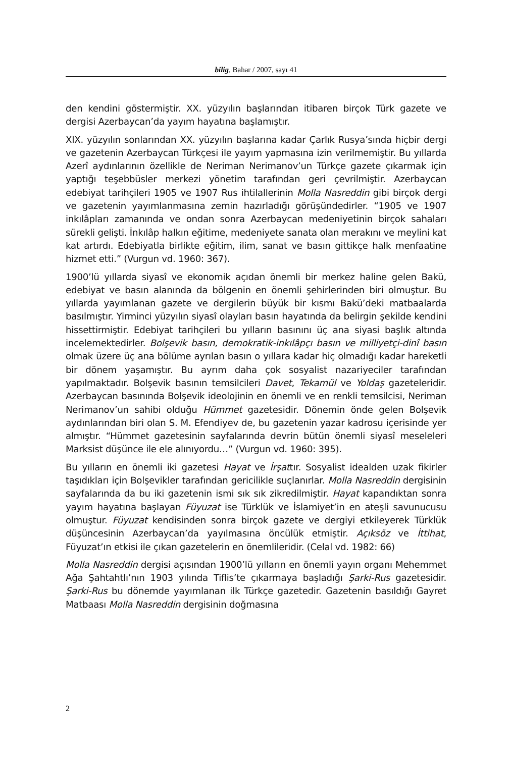bilig, Bahar / 2007, sayı 41
den kendini göstermiştir. XX. yüzyılın başlarından itibaren birçok Türk gazete ve dergisi Azerbaycan’da yayım hayatına başlamıştır.
XIX. yüzyılın sonlarından XX. yüzyılın başlarına kadar Çarlık Rusya’sında hiçbir dergi ve gazetenin Azerbaycan Türkçesi ile yayım yapmasına izin verilmemiştir. Bu yıllarda Azerî aydınlarının özellikle de Neriman Nerimanov’un Türkçe gazete çıkarmak için yaptığı teşebbüsler merkezi yönetim tarafından geri çevrilmiştir. Azerbaycan edebiyat tarihçileri 1905 ve 1907 Rus ihtilallerinin Molla Nasreddin gibi birçok dergi ve gazetenin yayımlanmasına zemin hazırladığı görüşündedirler. “1905 ve 1907 inkılâpları zamanında ve ondan sonra Azerbaycan medeniyetinin birçok sahaları sürekli gelişti. İnkılâp halkın eğitime, medeniyete sanata olan merakını ve meylini kat kat artırdı. Edebiyatla birlikte eğitim, ilim, sanat ve basın gittikçe halk menfaatine hizmet etti.” (Vurgun vd. 1960: 367).
1900’lü yıllarda siyasî ve ekonomik açıdan önemli bir merkez haline gelen Bakü, edebiyat ve basın alanında da bölgenin en önemli şehirlerinden biri olmuştur. Bu yıllarda yayımlanan gazete ve dergilerin büyük bir kısmı Bakü’deki matbaalarda basılmıştır. Yirminci yüzyılın siyasî olayları basın hayatında da belirgin şekilde kendini hissettirmiştir. Edebiyat tarihçileri bu yılların basınını üç ana siyasi başlık altında incelemektedirler. Bolşevik basın, demokratik-inkılâpçı basın ve milliyetçi-dinî basın olmak üzere üç ana bölüme ayrılan basın o yıllara kadar hiç olmadığı kadar hareketli bir dönem yaşamıştır. Bu ayrım daha çok sosyalist nazariyeciler tarafından yapılmaktadır. Bolşevik basının temsilcileri Davet, Tekamül ve Yoldaş gazeteleridir. Azerbaycan basınında Bolşevik ideolojinin en önemli ve en renkli temsilcisi, Neriman Nerimanov’un sahibi olduğu Hümmet gazetesidir. Dönemin önde gelen Bolşevik aydınlarından biri olan S. M. Efendiyev de, bu gazetenin yazar kadrosu içerisinde yer almıştır. “Hümmet gazetesinin sayfalarında devrin bütün önemli siyasî meseleleri Marksist düşünce ile ele alınıyordu…” (Vurgun vd. 1960: 395).
Bu yılların en önemli iki gazetesi Hayat ve İrşattır. Sosyalist idealden uzak fikirler taşıdıkları için Bolşevikler tarafından gericilikle suçlanırlar. Molla Nasreddin dergisinin sayfalarında da bu iki gazetenin ismi sık sık zikredilmiştir. Hayat kapandıktan sonra yayım hayatına başlayan Füyuzat ise Türklük ve İslamiyet’in en ateşli savunucusu olmuştur. Füyuzat kendisinden sonra birçok gazete ve dergiyi etkileyerek Türklük düşüncesinin Azerbaycan’da yayılmasına öncülük etmiştir. Açıksöz ve İttihat, Füyuzat’ın etkisi ile çıkan gazetelerin en önemlileridir. (Celal vd. 1982: 66)
Molla Nasreddin dergisi açısından 1900’lü yılların en önemli yayın organı Mehemmet Ağa Şahtahtlı’nın 1903 yılında Tiflis’te çıkarmaya başladığı Şarki-Rus gazetesidir. Şarki-Rus bu dönemde yayımlanan ilk Türkçe gazetedir. Gazetenin basıldığı Gayret Matbaası Molla Nasreddin dergisinin doğmasına
2